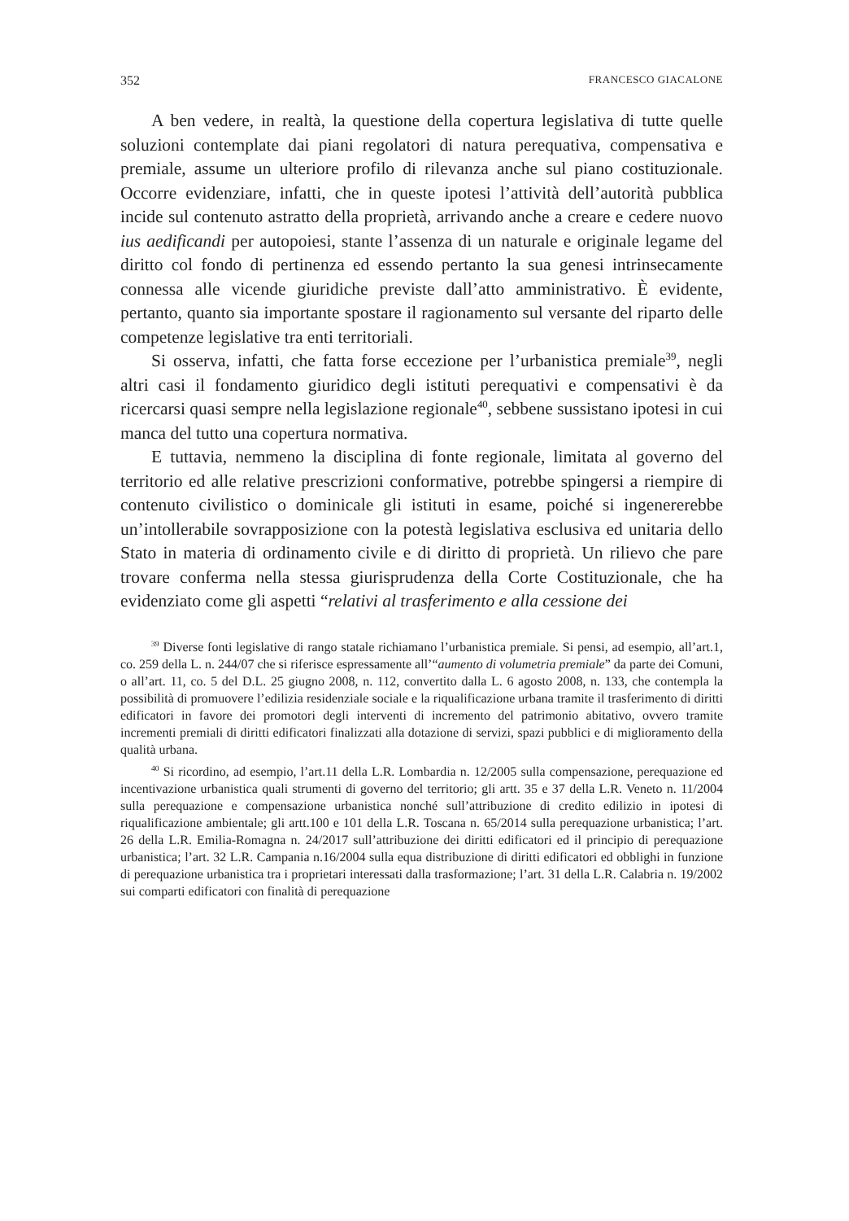352 FRANCESCO GIACALONE
A ben vedere, in realtà, la questione della copertura legislativa di tutte quelle soluzioni contemplate dai piani regolatori di natura perequativa, compensativa e premiale, assume un ulteriore profilo di rilevanza anche sul piano costituzionale. Occorre evidenziare, infatti, che in queste ipotesi l’attività dell’autorità pubblica incide sul contenuto astratto della proprietà, arrivando anche a creare e cedere nuovo ius aedificandi per autopoiesi, stante l’assenza di un naturale e originale legame del diritto col fondo di pertinenza ed essendo pertanto la sua genesi intrinsecamente connessa alle vicende giuridiche previste dall’atto amministrativo. È evidente, pertanto, quanto sia importante spostare il ragionamento sul versante del riparto delle competenze legislative tra enti territoriali.
Si osserva, infatti, che fatta forse eccezione per l’urbanistica premiale<sup>39</sup>, negli altri casi il fondamento giuridico degli istituti perequativi e compensativi è da ricercarsi quasi sempre nella legislazione regionale<sup>40</sup>, sebbene sussistano ipotesi in cui manca del tutto una copertura normativa.
E tuttavia, nemmeno la disciplina di fonte regionale, limitata al governo del territorio ed alle relative prescrizioni conformative, potrebbe spingersi a riempire di contenuto civilistico o dominicale gli istituti in esame, poiché si ingenererebbe un’intollerabile sovrapposizione con la potestà legislativa esclusiva ed unitaria dello Stato in materia di ordinamento civile e di diritto di proprietà. Un rilievo che pare trovare conferma nella stessa giurisprudenza della Corte Costituzionale, che ha evidenziato come gli aspetti “relativi al trasferimento e alla cessione dei
<sup>39</sup> Diverse fonti legislative di rango statale richiamano l’urbanistica premiale. Si pensi, ad esempio, all’art.1, co. 259 della L. n. 244/07 che si riferisce espressamente all’“aumento di volumetria premiale” da parte dei Comuni, o all’art. 11, co. 5 del D.L. 25 giugno 2008, n. 112, convertito dalla L. 6 agosto 2008, n. 133, che contempla la possibilità di promuovere l’edilizia residenziale sociale e la riqualificazione urbana tramite il trasferimento di diritti edificatori in favore dei promotori degli interventi di incremento del patrimonio abitativo, ovvero tramite incrementi premiali di diritti edificatori finalizzati alla dotazione di servizi, spazi pubblici e di miglioramento della qualità urbana.
<sup>40</sup> Si ricordino, ad esempio, l’art.11 della L.R. Lombardia n. 12/2005 sulla compensazione, perequazione ed incentivazione urbanistica quali strumenti di governo del territorio; gli artt. 35 e 37 della L.R. Veneto n. 11/2004 sulla perequazione e compensazione urbanistica nonché sull’attribuzione di credito edilizio in ipotesi di riqualificazione ambientale; gli artt.100 e 101 della L.R. Toscana n. 65/2014 sulla perequazione urbanistica; l’art. 26 della L.R. Emilia-Romagna n. 24/2017 sull’attribuzione dei diritti edificatori ed il principio di perequazione urbanistica; l’art. 32 L.R. Campania n.16/2004 sulla equa distribuzione di diritti edificatori ed obblighi in funzione di perequazione urbanistica tra i proprietari interessati dalla trasformazione; l’art. 31 della L.R. Calabria n. 19/2002 sui comparti edificatori con finalità di perequazione